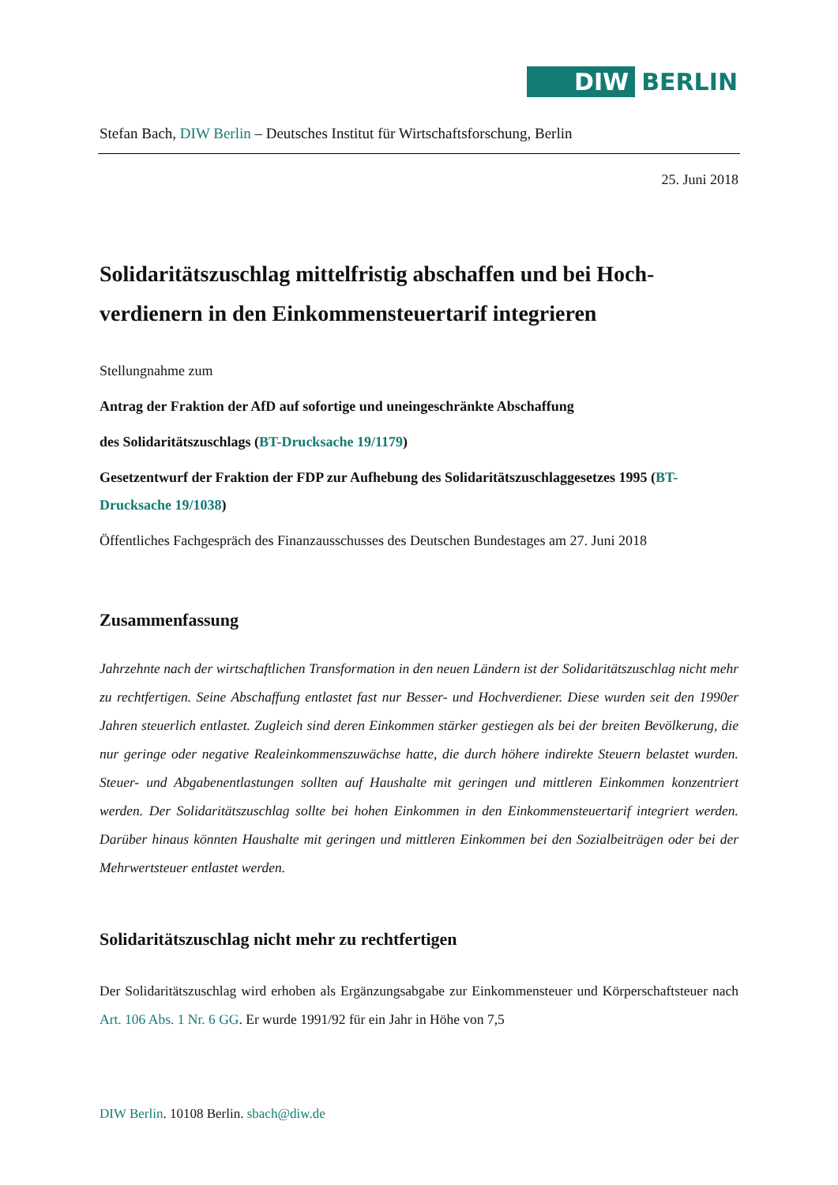DIW BERLIN
Stefan Bach, DIW Berlin – Deutsches Institut für Wirtschaftsforschung, Berlin
25. Juni 2018
Solidaritätszuschlag mittelfristig abschaffen und bei Hoch­verdienern in den Einkommensteuertarif integrieren
Stellungnahme zum
Antrag der Fraktion der AfD auf sofortige und uneingeschränkte Abschaffung
des Solidaritätszuschlags (BT-Drucksache 19/1179)
Gesetzentwurf der Fraktion der FDP zur Aufhebung des Solidaritätszuschlaggesetzes 1995 (BT-Drucksache 19/1038)
Öffentliches Fachgespräch des Finanzausschusses des Deutschen Bundestages am 27. Juni 2018
Zusammenfassung
Jahrzehnte nach der wirtschaftlichen Transformation in den neuen Ländern ist der Solidaritäts­zuschlag nicht mehr zu rechtfertigen. Seine Abschaffung entlastet fast nur Besser- und Hochver­diener. Diese wurden seit den 1990er Jahren steuerlich entlastet. Zugleich sind deren Einkommen stärker gestiegen als bei der breiten Bevölkerung, die nur geringe oder negative Realeinkommens­zuwächse hatte, die durch höhere indirekte Steuern belastet wurden. Steuer- und Abgabenentlas­tungen sollten auf Haushalte mit geringen und mittleren Einkommen konzentriert werden. Der Solidaritätszuschlag sollte bei hohen Einkommen in den Einkommensteuertarif integriert wer­den. Darüber hinaus könnten Haushalte mit geringen und mittleren Einkommen bei den Sozial­beiträgen oder bei der Mehrwertsteuer entlastet werden.
Solidaritätszuschlag nicht mehr zu rechtfertigen
Der Solidaritätszuschlag wird erhoben als Ergänzungsabgabe zur Einkommensteuer und Kör­perschaftsteuer nach Art. 106 Abs. 1 Nr. 6 GG. Er wurde 1991/92 für ein Jahr in Höhe von 7,5
DIW Berlin. 10108 Berlin. sbach@diw.de